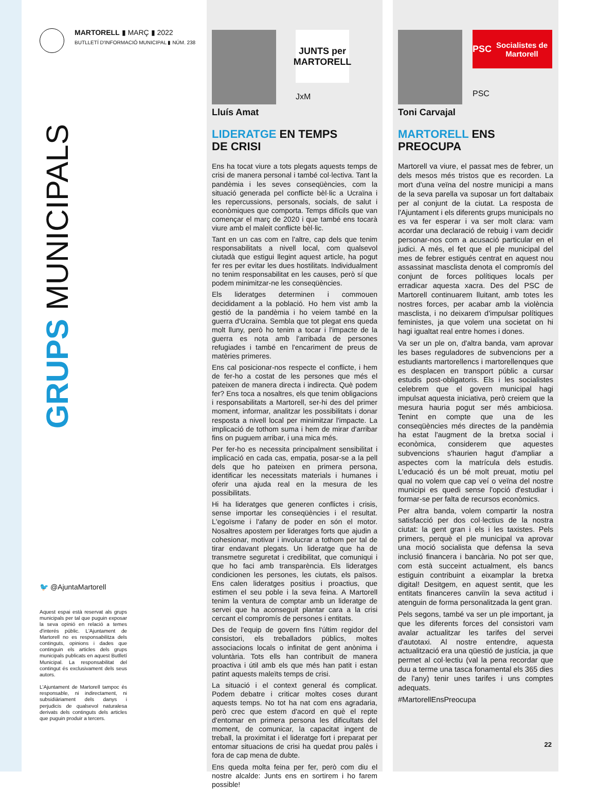MARTORELL ▮ MARÇ ▮ 2022
BUTLLETÍ D'INFORMACIÓ MUNICIPAL ▮ NÚM. 238
GRUPS MUNICIPALS
🐦 @AjuntaMartorell
Aquest espai està reservat als grups municipals per tal que puguin exposar la seva opinió en relació a temes d'interés públic. L'Ajuntament de Martorell no es responsabilitza dels continguts, opinions i dades que continguin els articles dels grups municipals publicats en aquest Butlletí Municipal. La responsabilitat del contingut és exclusivament dels seus autors.
L'Ajuntament de Martorell tampoc és responsable, ni indirectament, ni subsidiàriament dels danys i perjudicis de qualsevol naturalesa derivats dels continguts dels articles que puguin produir a tercers.
JUNTS per MARTORELL
JxM
Lluís Amat
LIDERATGE EN TEMPS
DE CRISI
Ens ha tocat viure a tots plegats aquests temps de crisi de manera personal i també col·lectiva. Tant la pandèmia i les seves conseqüències, com la situació generada pel conflicte bèl·lic a Ucraïna i les repercussions, personals, socials, de salut i econòmiques que comporta. Temps difícils que van començar el març de 2020 i que també ens tocarà viure amb el maleit conflicte bèl·lic.
Tant en un cas com en l'altre, cap dels que tenim responsabilitats a nivell local, com qualsevol ciutadà que estigui llegint aquest article, ha pogut fer res per evitar les dues hostilitats. Individualment no tenim responsabilitat en les causes, però sí que podem minimitzar-ne les conseqüències.
Els lideratges determinen i commouen decididament a la població. Ho hem vist amb la gestió de la pandèmia i ho veiem també en la guerra d'Ucraïna. Sembla que tot plegat ens queda molt lluny, però ho tenim a tocar i l'impacte de la guerra es nota amb l'arribada de persones refugiades i també en l'encariment de preus de matèries primeres.
Ens cal posicionar-nos respecte el conflicte, i hem de fer-ho a costat de les persones que més el pateixen de manera directa i indirecta. Què podem fer? Ens toca a nosaltres, els que tenim obligacions i responsabilitats a Martorell, ser-hi des del primer moment, informar, analitzar les possibilitats i donar resposta a nivell local per minimitzar l'impacte. La implicació de tothom suma i hem de mirar d'arribar fins on puguem arribar, i una mica més.
Per fer-ho es necessita principalment sensibilitat i implicació en cada cas, empatia, posar-se a la pell dels que ho pateixen en primera persona, identificar les necessitats materials i humanes i oferir una ajuda real en la mesura de les possibilitats.
Hi ha lideratges que generen conflictes i crisis, sense importar les conseqüències i el resultat. L'egoïsme i l'afany de poder en són el motor. Nosaltres apostem per lideratges forts que ajudin a cohesionar, motivar i involucrar a tothom per tal de tirar endavant plegats. Un lideratge que ha de transmetre seguretat i credibilitat, que comuniqui i que ho faci amb transparència. Els lideratges condicionen les persones, les ciutats, els països. Ens calen lideratges positius i proactius, que estimen el seu poble i la seva feina. A Martorell tenim la ventura de comptar amb un lideratge de servei que ha aconseguit plantar cara a la crisi cercant el compromís de persones i entitats.
Des de l'equip de govern fins l'últim regidor del consistori, els treballadors públics, moltes associacions locals o infinitat de gent anònima i voluntària. Tots ells han contribuït de manera proactiva i útil amb els que més han patit i estan patint aquests maleïts temps de crisi.
La situació i el context general és complicat. Podem debatre i criticar moltes coses durant aquests temps. No tot ha nat com ens agradaria, però crec que estem d'acord en què el repte d'entomar en primera persona les dificultats del moment, de comunicar, la capacitat ingent de treball, la proximitat i el lideratge fort i preparat per entomar situacions de crisi ha quedat prou palès i fora de cap mena de dubte.
Ens queda molta feina per fer, però com diu el nostre alcalde: Junts ens en sortirem i ho farem possible!
PSC Socialistes de Martorell
PSC
Toni Carvajal
MARTORELL ENS
PREOCUPA
Martorell va viure, el passat mes de febrer, un dels mesos més tristos que es recorden. La mort d'una veïna del nostre municipi a mans de la seva parella va suposar un fort daltabaix per al conjunt de la ciutat. La resposta de l'Ajuntament i els diferents grups municipals no es va fer esperar i va ser molt clara: vam acordar una declaració de rebuig i vam decidir personar-nos com a acusació particular en el judici. A més, el fet que el ple municipal del mes de febrer estigués centrat en aquest nou assassinat masclista denota el compromís del conjunt de forces polítiques locals per erradicar aquesta xacra. Des del PSC de Martorell continuarem lluitant, amb totes les nostres forces, per acabar amb la violència masclista, i no deixarem d'impulsar polítiques feministes, ja que volem una societat on hi hagi igualtat real entre homes i dones.
Va ser un ple on, d'altra banda, vam aprovar les bases reguladores de subvencions per a estudiants martorellencs i martorellenques que es desplacen en transport públic a cursar estudis post-obligatoris. Els i les socialistes celebrem que el govern municipal hagi impulsat aquesta iniciativa, però creiem que la mesura hauria pogut ser més ambiciosa. Tenint en compte que una de les conseqüències més directes de la pandèmia ha estat l'augment de la bretxa social i econòmica, considerem que aquestes subvencions s'haurien hagut d'ampliar a aspectes com la matrícula dels estudis. L'educació és un bé molt preuat, motiu pel qual no volem que cap veí o veïna del nostre municipi es quedi sense l'opció d'estudiar i formar-se per falta de recursos econòmics.
Per altra banda, volem compartir la nostra satisfacció per dos col·lectius de la nostra ciutat: la gent gran i els i les taxistes. Pels primers, perquè el ple municipal va aprovar una moció socialista que defensa la seva inclusió financera i bancària. No pot ser que, com està succeint actualment, els bancs estiguin contribuint a eixamplar la bretxa digital! Desitgem, en aquest sentit, que les entitats financeres canviïn la seva actitud i atenguin de forma personalitzada la gent gran.
Pels segons, també va ser un ple important, ja que les diferents forces del consistori vam avalar actualitzar les tarifes del servei d'autotaxi. Al nostre entendre, aquesta actualització era una qüestió de justícia, ja que permet al col·lectiu (val la pena recordar que duu a terme una tasca fonamental els 365 dies de l'any) tenir unes tarifes i uns comptes adequats.
#MartorellEnsPreocupa
22